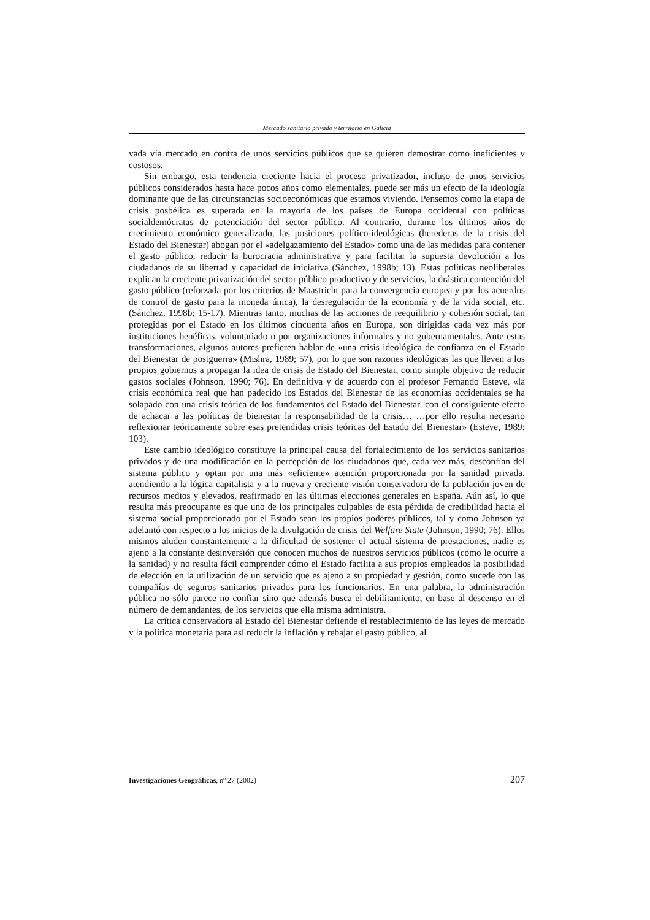Mercado sanitario privado y territorio en Galicia
vada vía mercado en contra de unos servicios públicos que se quieren demostrar como ineficientes y costosos.
Sin embargo, esta tendencia creciente hacia el proceso privatizador, incluso de unos servicios públicos considerados hasta hace pocos años como elementales, puede ser más un efecto de la ideología dominante que de las circunstancias socioeconómicas que estamos viviendo. Pensemos como la etapa de crisis posbélica es superada en la mayoría de los países de Europa occidental con políticas socialdemócratas de potenciación del sector público. Al contrario, durante los últimos años de crecimiento económico generalizado, las posiciones político-ideológicas (herederas de la crisis del Estado del Bienestar) abogan por el «adelgazamiento del Estado» como una de las medidas para contener el gasto público, reducir la burocracia administrativa y para facilitar la supuesta devolución a los ciudadanos de su libertad y capacidad de iniciativa (Sánchez, 1998b; 13). Estas políticas neoliberales explican la creciente privatización del sector público productivo y de servicios, la drástica contención del gasto público (reforzada por los criterios de Maastricht para la convergencia europea y por los acuerdos de control de gasto para la moneda única), la desregulación de la economía y de la vida social, etc. (Sánchez, 1998b; 15-17). Mientras tanto, muchas de las acciones de reequilibrio y cohesión social, tan protegidas por el Estado en los últimos cincuenta años en Europa, son dirigidas cada vez más por instituciones benéficas, voluntariado o por organizaciones informales y no gubernamentales. Ante estas transformaciones, algunos autores prefieren hablar de «una crisis ideológica de confianza en el Estado del Bienestar de postguerra» (Mishra, 1989; 57), por lo que son razones ideológicas las que lleven a los propios gobiernos a propagar la idea de crisis de Estado del Bienestar, como simple objetivo de reducir gastos sociales (Johnson, 1990; 76). En definitiva y de acuerdo con el profesor Fernando Esteve, «la crisis económica real que han padecido los Estados del Bienestar de las economías occidentales se ha solapado con una crisis teórica de los fundamentos del Estado del Bienestar, con el consiguiente efecto de achacar a las políticas de bienestar la responsabilidad de la crisis… …por ello resulta necesario reflexionar teóricamente sobre esas pretendidas crisis teóricas del Estado del Bienestar» (Esteve, 1989; 103).
Este cambio ideológico constituye la principal causa del fortalecimiento de los servicios sanitarios privados y de una modificación en la percepción de los ciudadanos que, cada vez más, desconfían del sistema público y optan por una más «eficiente» atención proporcionada por la sanidad privada, atendiendo a la lógica capitalista y a la nueva y creciente visión conservadora de la población joven de recursos medios y elevados, reafirmado en las últimas elecciones generales en España. Aún así, lo que resulta más preocupante es que uno de los principales culpables de esta pérdida de credibilidad hacia el sistema social proporcionado por el Estado sean los propios poderes públicos, tal y como Johnson ya adelantó con respecto a los inicios de la divulgación de crisis del Welfare State (Johnson, 1990; 76). Ellos mismos aluden constantemente a la dificultad de sostener el actual sistema de prestaciones, nadie es ajeno a la constante desinversión que conocen muchos de nuestros servicios públicos (como le ocurre a la sanidad) y no resulta fácil comprender cómo el Estado facilita a sus propios empleados la posibilidad de elección en la utilización de un servicio que es ajeno a su propiedad y gestión, como sucede con las compañías de seguros sanitarios privados para los funcionarios. En una palabra, la administración pública no sólo parece no confiar sino que además busca el debilitamiento, en base al descenso en el número de demandantes, de los servicios que ella misma administra.
La crítica conservadora al Estado del Bienestar defiende el restablecimiento de las leyes de mercado y la política monetaria para así reducir la inflación y rebajar el gasto público, al
Investigaciones Geográficas, nº 27 (2002) 207